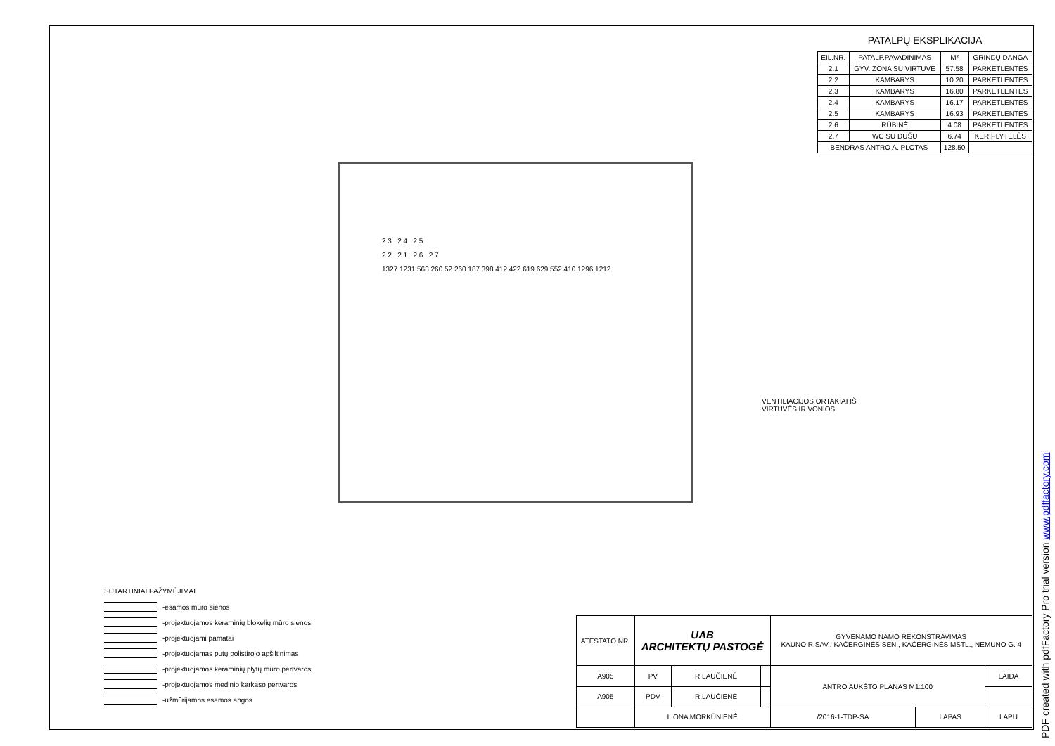PATALPŲ EKSPLIKACIJA
| EIL.NR. | PATALP.PAVADINIMAS | M² | GRINDŲ DANGA |
| --- | --- | --- | --- |
| 2.1 | GYV. ZONA SU VIRTUVE | 57.58 | PARKETLENTĖS |
| 2.2 | KAMBARYS | 10.20 | PARKETLENTĖS |
| 2.3 | KAMBARYS | 16.80 | PARKETLENTĖS |
| 2.4 | KAMBARYS | 16.17 | PARKETLENTĖS |
| 2.5 | KAMBARYS | 16.93 | PARKETLENTĖS |
| 2.6 | RŪBINĖ | 4.08 | PARKETLENTĖS |
| 2.7 | WC SU DUŠU | 6.74 | KER.PLYTELĖS |
| BENDRAS ANTRO A. PLOTAS | | 128.50 | |
2.3 2.4 2.5
2.2 2.1 2.6 2.7
1327 1231 568 260 52 260 187 398 412 422 619 629 552 410 1296 1212
VENTILIACIJOS ORTAKIAI IŠ
VIRTUVĖS IR VONIOS
SUTARTINIAI PAŽYMĖJIMAI
-esamos mūro sienos
-projektuojamos keraminių blokelių mūro sienos
-projektuojami pamatai
-projektuojamas putų polistirolo apšiltinimas
-projektuojamos keraminių plytų mūro pertvaros
-projektuojamos medinio karkaso pertvaros
-užmūrijamos esamos angos
| ATESTATO NR. | UAB ARCHITEKTŲ PASTOGĖ | | | GYVENAMO NAMO REKONSTRAVIMAS KAUNO R.SAV., KAČERGINĖS SEN., KAČERGINĖS MSTL., NEMUNO G. 4 | | |
| A905 | PV | R.LAUČIENĖ | | ANTRO AUKŠTO PLANAS M1:100 | | LAIDA |
| A905 | PDV | R.LAUČIENĖ | | | | |
| | ILONA MORKŪNIENĖ | | | /2016-1-TDP-SA | LAPAS | LAPU |
PDF created with pdfFactory Pro trial version www.pdffactory.com